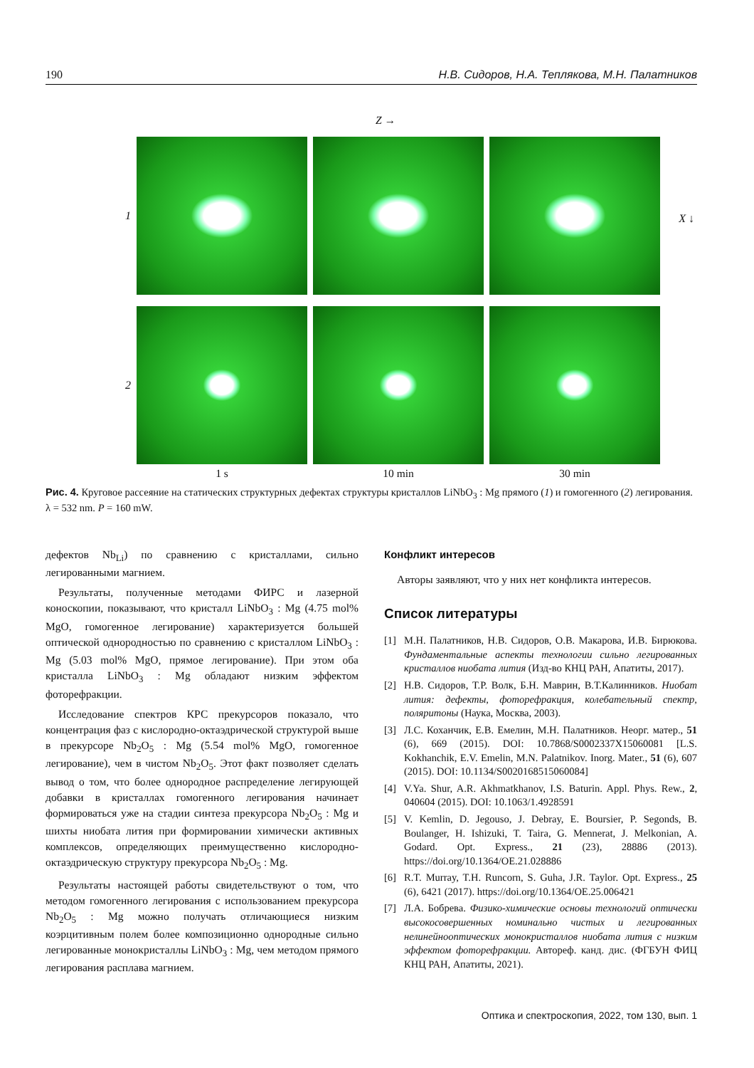190 Н.В. Сидоров, Н.А. Теплякова, М.Н. Палатников
Z →
1
X ↓
2
1 s
10 min
30 min
Рис. 4. Круговое рассеяние на статических структурных дефектах структуры кристаллов LiNbO<sub>3</sub> : Mg прямого (1) и гомогенного (2) легирования. λ = 532 nm. P = 160 mW.
дефектов Nb<sub>Li</sub>) по сравнению с кристаллами, сильно легированными магнием.
Результаты, полученные методами ФИРС и лазерной коноскопии, показывают, что кристалл LiNbO<sub>3</sub> : Mg (4.75 mol% MgO, гомогенное легирование) характеризуется большей оптической однородностью по сравнению с кристаллом LiNbO<sub>3</sub> : Mg (5.03 mol% MgO, прямое легирование). При этом оба кристалла LiNbO<sub>3</sub> : Mg обладают низким эффектом фоторефракции.
Исследование спектров КРС прекурсоров показало, что концентрация фаз с кислородно-октаэдрической структурой выше в прекурсоре Nb<sub>2</sub>O<sub>5</sub> : Mg (5.54 mol% MgO, гомогенное легирование), чем в чистом Nb<sub>2</sub>O<sub>5</sub>. Этот факт позволяет сделать вывод о том, что более однородное распределение легирующей добавки в кристаллах гомогенного легирования начинает формироваться уже на стадии синтеза прекурсора Nb<sub>2</sub>O<sub>5</sub> : Mg и шихты ниобата лития при формировании химически активных комплексов, определяющих преимущественно кислородно-октаэдрическую структуру прекурсора Nb<sub>2</sub>O<sub>5</sub> : Mg.
Результаты настоящей работы свидетельствуют о том, что методом гомогенного легирования с использованием прекурсора Nb<sub>2</sub>O<sub>5</sub> : Mg можно получать отличающиеся низким коэрцитивным полем более композиционно однородные сильно легированные монокристаллы LiNbO<sub>3</sub> : Mg, чем методом прямого легирования расплава магнием.
Конфликт интересов
Авторы заявляют, что у них нет конфликта интересов.
Список литературы
[1] М.Н. Палатников, Н.В. Сидоров, О.В. Макарова, И.В. Бирюкова. Фундаментальные аспекты технологии сильно легированных кристаллов ниобата лития (Изд-во КНЦ РАН, Апатиты, 2017).
[2] Н.В. Сидоров, Т.Р. Волк, Б.Н. Маврин, В.Т.Калинников. Ниобат лития: дефекты, фоторефракция, колебательный спектр, поляритоны (Наука, Москва, 2003).
[3] Л.С. Коханчик, Е.В. Емелин, М.Н. Палатников. Неорг. матер., 51 (6), 669 (2015). DOI: 10.7868/S0002337X15060081 [L.S. Kokhanchik, E.V. Emelin, M.N. Palatnikov. Inorg. Mater., 51 (6), 607 (2015). DOI: 10.1134/S0020168515060084]
[4] V.Ya. Shur, A.R. Akhmatkhanov, I.S. Baturin. Appl. Phys. Rew., 2, 040604 (2015). DOI: 10.1063/1.4928591
[5] V. Kemlin, D. Jegouso, J. Debray, E. Boursier, P. Segonds, B. Boulanger, H. Ishizuki, T. Taira, G. Mennerat, J. Melkonian, A. Godard. Opt. Express., 21 (23), 28886 (2013). https://doi.org/10.1364/OE.21.028886
[6] R.T. Murray, T.H. Runcorn, S. Guha, J.R. Taylor. Opt. Express., 25 (6), 6421 (2017). https://doi.org/10.1364/OE.25.006421
[7] Л.А. Бобрева. Физико-химические основы технологий оптически высокосовершенных номинально чистых и легированных нелинейнооптических монокристаллов ниобата лития с низким эффектом фоторефракции. Автореф. канд. дис. (ФГБУН ФИЦ КНЦ РАН, Апатиты, 2021).
Оптика и спектроскопия, 2022, том 130, вып. 1